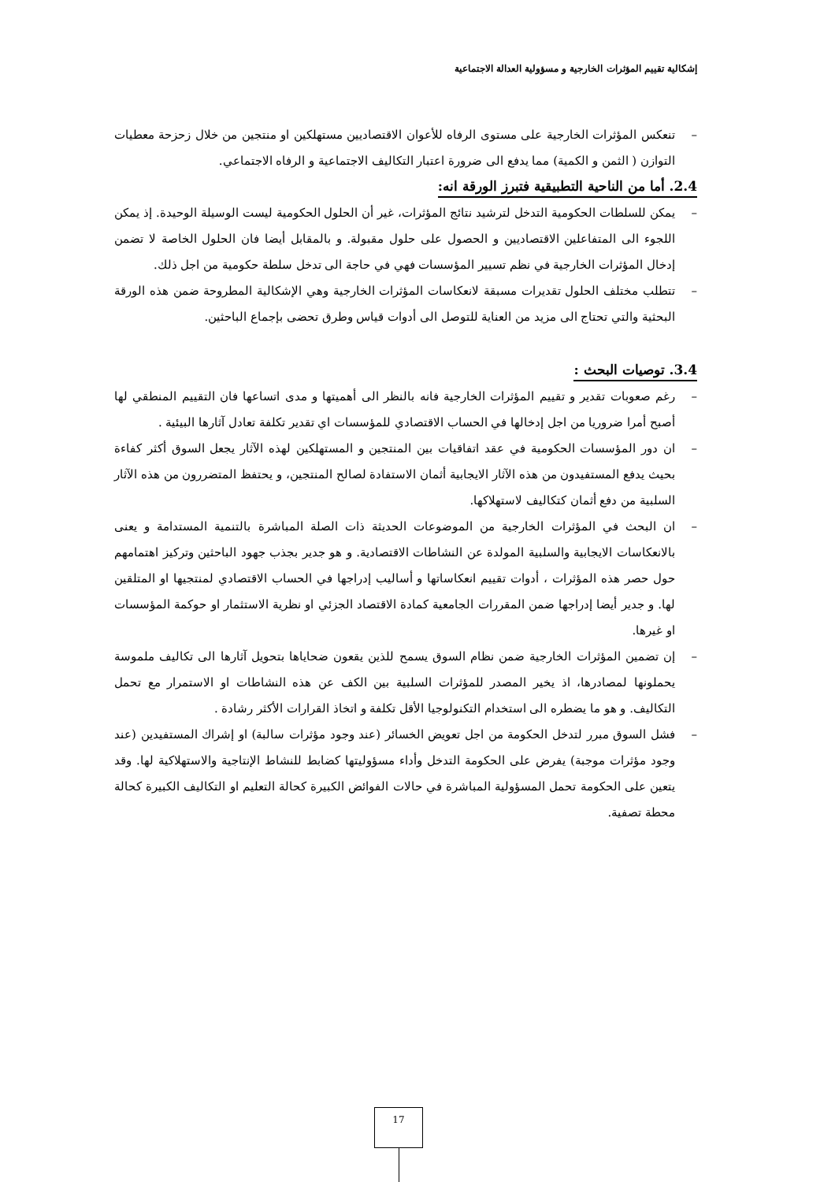إشكالية تقييم المؤثرات الخارجية و مسؤولية العدالة الاجتماعية
– تنعكس المؤثرات الخارجية على مستوى الرفاه للأعوان الاقتصاديين مستهلكين او منتجين من خلال زحزحة معطيات التوازن ( الثمن و الكمية) مما يدفع الى ضرورة اعتبار التكاليف الاجتماعية و الرفاه الاجتماعي.
2.4. أما من الناحية التطبيقية فتبرز الورقة انه:
– يمكن للسلطات الحكومية التدخل لترشيد نتائج المؤثرات، غير أن الحلول الحكومية ليست الوسيلة الوحيدة. إذ يمكن اللجوء الى المتفاعلين الاقتصاديين و الحصول على حلول مقبولة. و بالمقابل أيضا فان الحلول الخاصة لا تضمن إدخال المؤثرات الخارجية في نظم تسيير المؤسسات فهي في حاجة الى تدخل سلطة حكومية من اجل ذلك.
– تتطلب مختلف الحلول تقديرات مسبقة لانعكاسات المؤثرات الخارجية وهي الإشكالية المطروحة ضمن هذه الورقة البحثية والتي تحتاج الى مزيد من العناية للتوصل الى أدوات قياس وطرق تحضى بإجماع الباحثين.
3.4. توصيات البحث :
– رغم صعوبات تقدير و تقييم المؤثرات الخارجية فانه بالنظر الى أهميتها و مدى اتساعها فان التقييم المنطقي لها أصبح أمرا ضروريا من اجل إدخالها في الحساب الاقتصادي للمؤسسات اي تقدير تكلفة تعادل آثارها البيئية .
– ان دور المؤسسات الحكومية في عقد اتفاقيات بين المنتجين و المستهلكين لهذه الآثار يجعل السوق أكثر كفاءة بحيث يدفع المستفيدون من هذه الآثار الايجابية أثمان الاستفادة لصالح المنتجين، و يحتفظ المتضررون من هذه الآثار السلبية من دفع أثمان كتكاليف لاستهلاكها.
– ان البحث في المؤثرات الخارجية من الموضوعات الحديثة ذات الصلة المباشرة بالتنمية المستدامة و يعنى بالانعكاسات الايجابية والسلبية المولدة عن النشاطات الاقتصادية. و هو جدير بجذب جهود الباحثين وتركيز اهتمامهم حول حصر هذه المؤثرات ، أدوات تقييم انعكاساتها و أساليب إدراجها في الحساب الاقتصادي لمنتجيها او المتلقين لها. و جدير أيضا إدراجها ضمن المقررات الجامعية كمادة الاقتصاد الجزئي او نظرية الاستثمار او حوكمة المؤسسات او غيرها.
– إن تضمين المؤثرات الخارجية ضمن نظام السوق يسمح للذين يقعون ضحاياها بتحويل آثارها الى تكاليف ملموسة يحملونها لمصادرها، اذ يخير المصدر للمؤثرات السلبية بين الكف عن هذه النشاطات او الاستمرار مع تحمل التكاليف. و هو ما يضطره الى استخدام التكنولوجيا الأقل تكلفة و اتخاذ القرارات الأكثر رشادة .
– فشل السوق مبرر لتدخل الحكومة من اجل تعويض الخسائر (عند وجود مؤثرات سالبة) او إشراك المستفيدين (عند وجود مؤثرات موجبة) يفرض على الحكومة التدخل وأداء مسؤوليتها كضابط للنشاط الإنتاجية والاستهلاكية لها. وقد يتعين على الحكومة تحمل المسؤولية المباشرة في حالات الفوائض الكبيرة كحالة التعليم او التكاليف الكبيرة كحالة محطة تصفية.
17